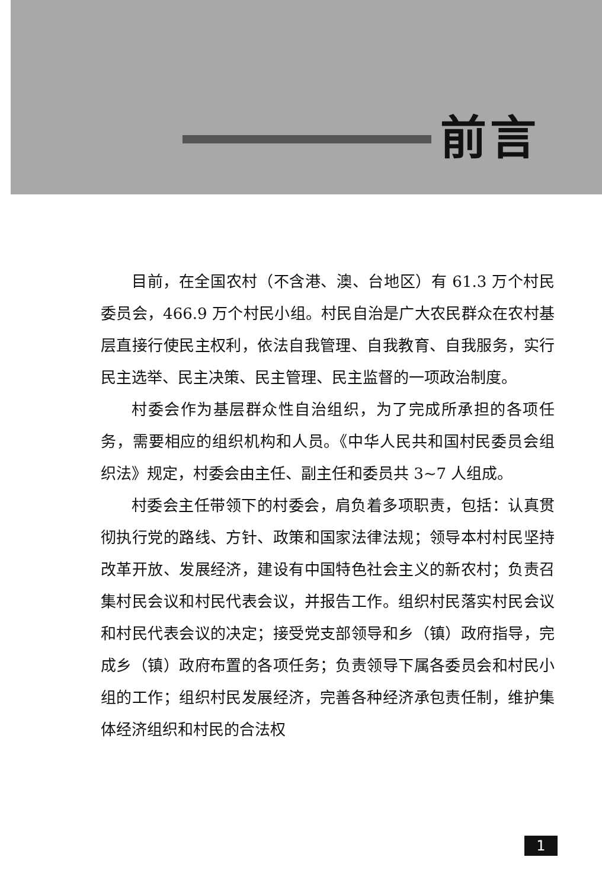前言
目前，在全国农村（不含港、澳、台地区）有 61.3 万个村民委员会，466.9 万个村民小组。村民自治是广大农民群众在农村基层直接行使民主权利，依法自我管理、自我教育、自我服务，实行民主选举、民主决策、民主管理、民主监督的一项政治制度。
村委会作为基层群众性自治组织，为了完成所承担的各项任务，需要相应的组织机构和人员。《中华人民共和国村民委员会组织法》规定，村委会由主任、副主任和委员共 3~7 人组成。
村委会主任带领下的村委会，肩负着多项职责，包括：认真贯彻执行党的路线、方针、政策和国家法律法规；领导本村村民坚持改革开放、发展经济，建设有中国特色社会主义的新农村；负责召集村民会议和村民代表会议，并报告工作。组织村民落实村民会议和村民代表会议的决定；接受党支部领导和乡（镇）政府指导，完成乡（镇）政府布置的各项任务；负责领导下属各委员会和村民小组的工作；组织村民发展经济，完善各种经济承包责任制，维护集体经济组织和村民的合法权
1